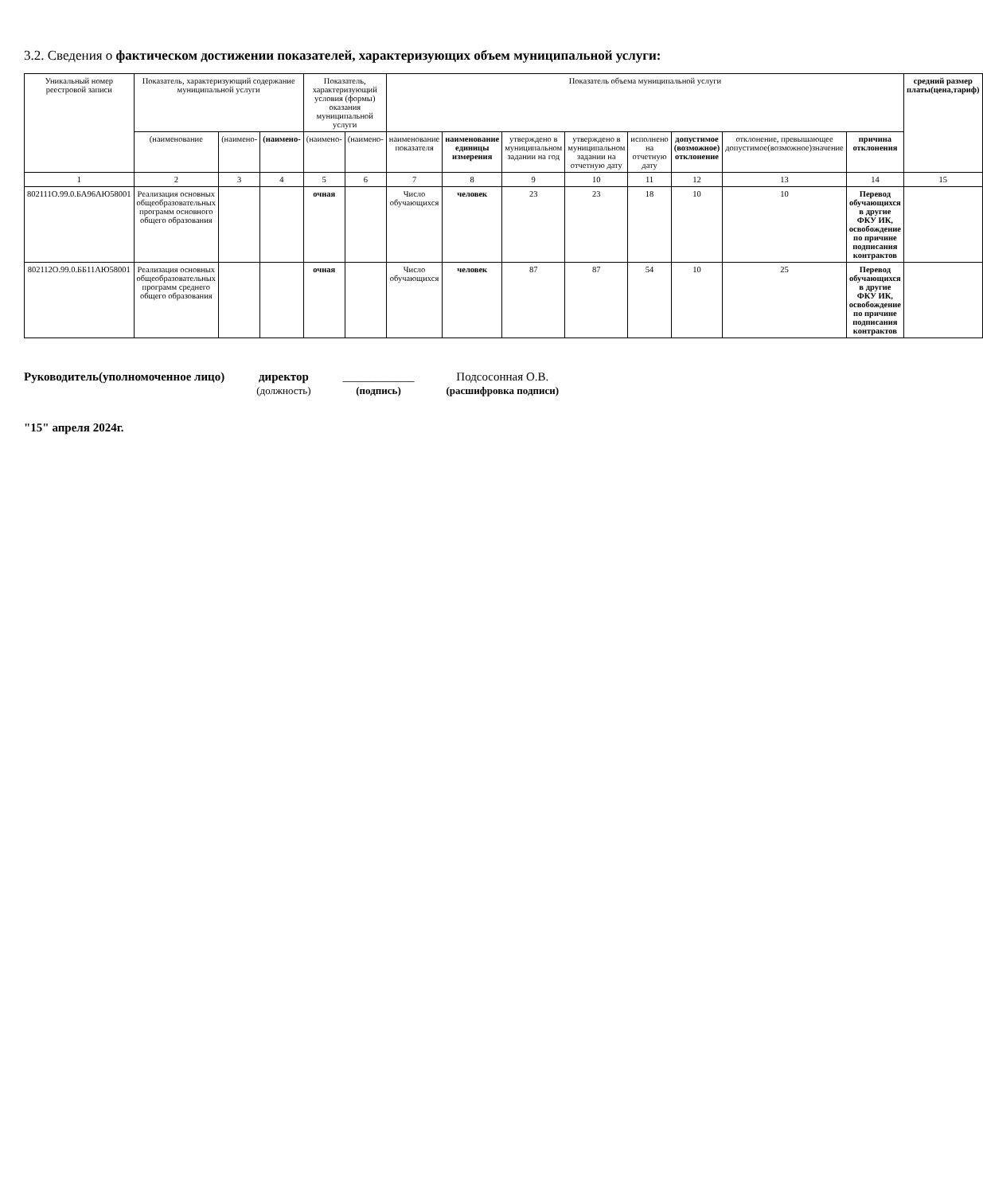3.2. Сведения о фактическом достижении показателей, характеризующих объем муниципальной услуги:
| Уникальный номер реестровой записи | Показатель, характеризующий содержание муниципальной услуги | | | Показатель, характеризующий условия (формы) оказания муниципальной услуги | | Показатель объема муниципальной услуги | | | | | | | | средний размер платы(цена,тариф) |
| --- | --- | --- | --- | --- | --- | --- | --- | --- | --- | --- | --- | --- | --- | --- |
| | (наименование | (наимено- | (наимено- | (наимено- | (наимено- | наименование показателя | наименование единицы измерения | утверждено в муниципальном задании на год | утверждено в муниципальном задании на отчетную дату | исполнено на отчетную дату | допустимое (возможное) отклонение | отклонение, превышающее допустимое(возможное)значение | причина отклонения | |
| 1 | 2 | 3 | 4 | 5 | 6 | 7 | 8 | 9 | 10 | 11 | 12 | 13 | 14 | 15 |
| 802111О.99.0.БА96АЮ58001 | Реализация основных общеобразовательных программ основного общего образования | | | очная | | Число обучающихся | человек | 23 | 23 | 18 | 10 | 10 | Перевод обучающихся в другие ФКУ ИК, освобождение по причине подписания контрактов | |
| 802112О.99.0.ББ11АЮ58001 | Реализация основных общеобразовательных программ среднего общего образования | | | очная | | Число обучающихся | человек | 87 | 87 | 54 | 10 | 25 | Перевод обучающихся в другие ФКУ ИК, освобождение по причине подписания контрактов | |
Руководитель(уполномоченное лицо)
директор
(должность)
____________
(подпись)
Подсосонная О.В.
(расшифровка подписи)
"15" апреля 2024г.